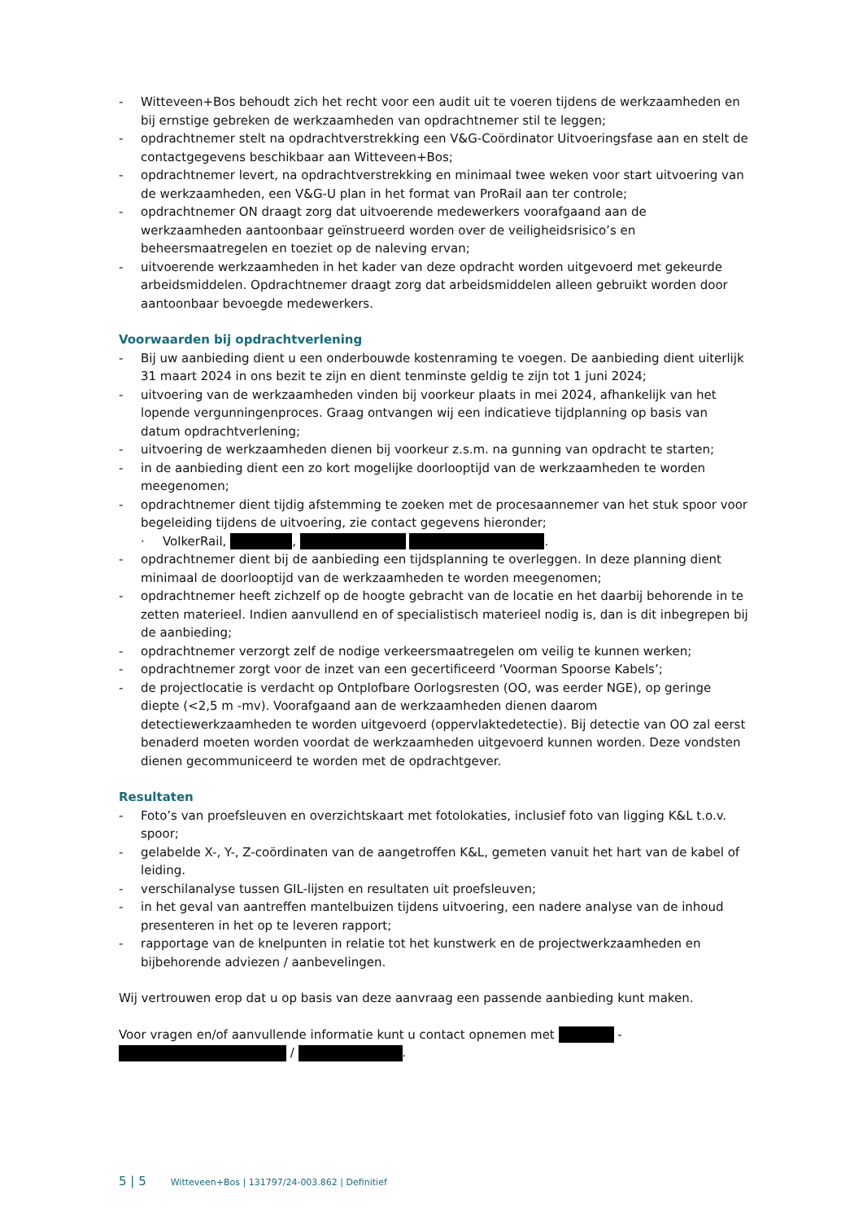- Witteveen+Bos behoudt zich het recht voor een audit uit te voeren tijdens de werkzaamheden en bij ernstige gebreken de werkzaamheden van opdrachtnemer stil te leggen;
- opdrachtnemer stelt na opdrachtverstrekking een V&G-Coördinator Uitvoeringsfase aan en stelt de contactgegevens beschikbaar aan Witteveen+Bos;
- opdrachtnemer levert, na opdrachtverstrekking en minimaal twee weken voor start uitvoering van de werkzaamheden, een V&G-U plan in het format van ProRail aan ter controle;
- opdrachtnemer ON draagt zorg dat uitvoerende medewerkers voorafgaand aan de werkzaamheden aantoonbaar geïnstrueerd worden over de veiligheidsrisico’s en beheersmaatregelen en toeziet op de naleving ervan;
- uitvoerende werkzaamheden in het kader van deze opdracht worden uitgevoerd met gekeurde arbeidsmiddelen. Opdrachtnemer draagt zorg dat arbeidsmiddelen alleen gebruikt worden door aantoonbaar bevoegde medewerkers.
Voorwaarden bij opdrachtverlening
- Bij uw aanbieding dient u een onderbouwde kostenraming te voegen. De aanbieding dient uiterlijk 31 maart 2024 in ons bezit te zijn en dient tenminste geldig te zijn tot 1 juni 2024;
- uitvoering van de werkzaamheden vinden bij voorkeur plaats in mei 2024, afhankelijk van het lopende vergunningenproces. Graag ontvangen wij een indicatieve tijdplanning op basis van datum opdrachtverlening;
- uitvoering de werkzaamheden dienen bij voorkeur z.s.m. na gunning van opdracht te starten;
- in de aanbieding dient een zo kort mogelijke doorlooptijd van de werkzaamheden te worden meegenomen;
- opdrachtnemer dient tijdig afstemming te zoeken met de procesaannemer van het stuk spoor voor begeleiding tijdens de uitvoering, zie contact gegevens hieronder;
· VolkerRail, , .
- opdrachtnemer dient bij de aanbieding een tijdsplanning te overleggen. In deze planning dient minimaal de doorlooptijd van de werkzaamheden te worden meegenomen;
- opdrachtnemer heeft zichzelf op de hoogte gebracht van de locatie en het daarbij behorende in te zetten materieel. Indien aanvullend en of specialistisch materieel nodig is, dan is dit inbegrepen bij de aanbieding;
- opdrachtnemer verzorgt zelf de nodige verkeersmaatregelen om veilig te kunnen werken;
- opdrachtnemer zorgt voor de inzet van een gecertificeerd ‘Voorman Spoorse Kabels’;
- de projectlocatie is verdacht op Ontplofbare Oorlogsresten (OO, was eerder NGE), op geringe diepte (<2,5 m -mv). Voorafgaand aan de werkzaamheden dienen daarom detectiewerkzaamheden te worden uitgevoerd (oppervlaktedetectie). Bij detectie van OO zal eerst benaderd moeten worden voordat de werkzaamheden uitgevoerd kunnen worden. Deze vondsten dienen gecommuniceerd te worden met de opdrachtgever.
Resultaten
- Foto’s van proefsleuven en overzichtskaart met fotolokaties, inclusief foto van ligging K&L t.o.v. spoor;
- gelabelde X-, Y-, Z-coördinaten van de aangetroffen K&L, gemeten vanuit het hart van de kabel of leiding.
- verschilanalyse tussen GIL-lijsten en resultaten uit proefsleuven;
- in het geval van aantreffen mantelbuizen tijdens uitvoering, een nadere analyse van de inhoud presenteren in het op te leveren rapport;
- rapportage van de knelpunten in relatie tot het kunstwerk en de projectwerkzaamheden en bijbehorende adviezen / aanbevelingen.
Wij vertrouwen erop dat u op basis van deze aanvraag een passende aanbieding kunt maken.
Voor vragen en/of aanvullende informatie kunt u contact opnemen met -
/ .
5 | 5 Witteveen+Bos | 131797/24-003.862 | Definitief